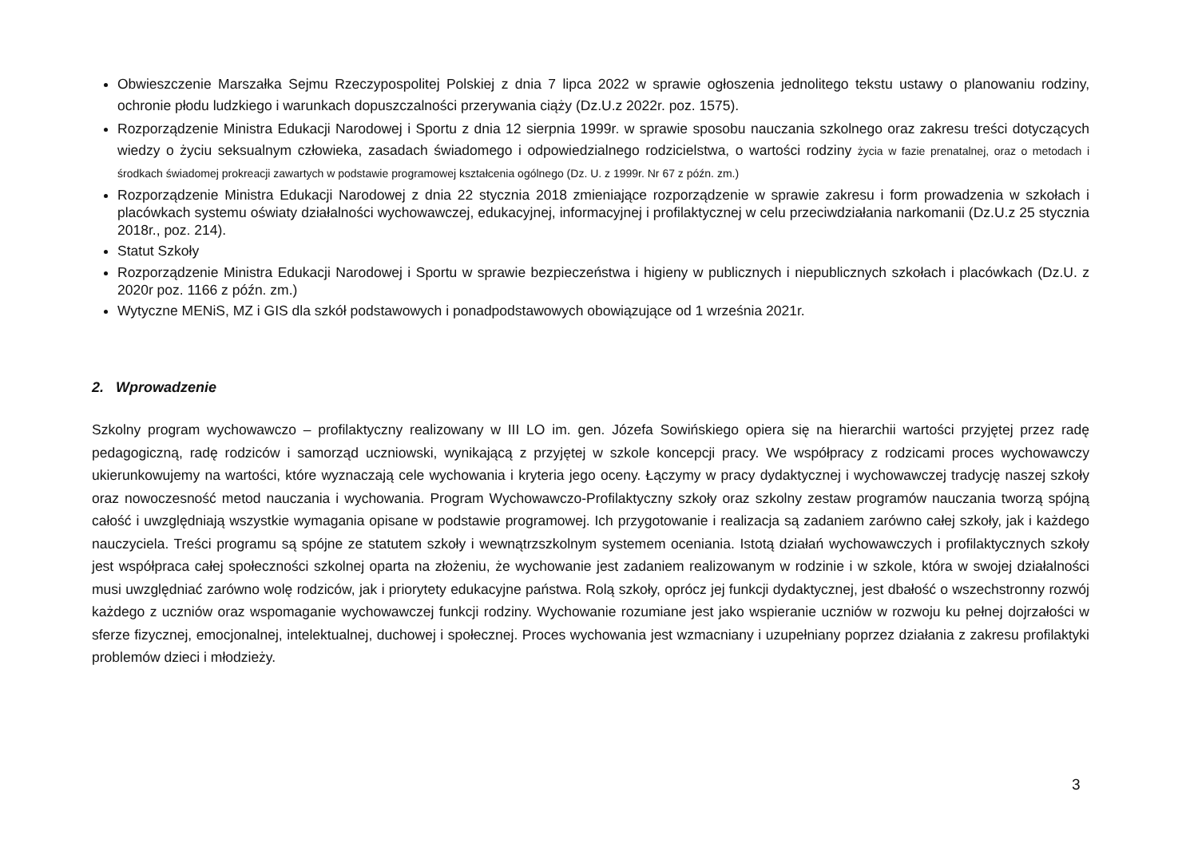Obwieszczenie Marszałka Sejmu Rzeczypospolitej Polskiej z dnia 7 lipca 2022 w sprawie ogłoszenia jednolitego tekstu ustawy o planowaniu rodziny, ochronie płodu ludzkiego i warunkach dopuszczalności przerywania ciąży (Dz.U.z 2022r. poz. 1575).
Rozporządzenie Ministra Edukacji Narodowej i Sportu z dnia 12 sierpnia 1999r. w sprawie sposobu nauczania szkolnego oraz zakresu treści dotyczących wiedzy o życiu seksualnym człowieka, zasadach świadomego i odpowiedzialnego rodzicielstwa, o wartości rodziny życia w fazie prenatalnej, oraz o metodach i środkach świadomej prokreacji zawartych w podstawie programowej kształcenia ogólnego (Dz. U. z 1999r. Nr 67 z późn. zm.)
Rozporządzenie Ministra Edukacji Narodowej z dnia 22 stycznia 2018 zmieniające rozporządzenie w sprawie zakresu i form prowadzenia w szkołach i placówkach systemu oświaty działalności wychowawczej, edukacyjnej, informacyjnej i profilaktycznej w celu przeciwdziałania narkomanii (Dz.U.z 25 stycznia 2018r., poz. 214).
Statut Szkoły
Rozporządzenie Ministra Edukacji Narodowej i Sportu w sprawie bezpieczeństwa i higieny w publicznych i niepublicznych szkołach i placówkach (Dz.U. z 2020r poz. 1166 z późn. zm.)
Wytyczne MENiS, MZ i GIS dla szkół podstawowych i ponadpodstawowych obowiązujące od 1 września 2021r.
2. Wprowadzenie
Szkolny program wychowawczo – profilaktyczny realizowany w III LO im. gen. Józefa Sowińskiego opiera się na hierarchii wartości przyjętej przez radę pedagogiczną, radę rodziców i samorząd uczniowski, wynikającą z przyjętej w szkole koncepcji pracy. We współpracy z rodzicami proces wychowawczy ukierunkowujemy na wartości, które wyznaczają cele wychowania i kryteria jego oceny. Łączymy w pracy dydaktycznej i wychowawczej tradycję naszej szkoły oraz nowoczesność metod nauczania i wychowania. Program Wychowawczo-Profilaktyczny szkoły oraz szkolny zestaw programów nauczania tworzą spójną całość i uwzględniają wszystkie wymagania opisane w podstawie programowej. Ich przygotowanie i realizacja są zadaniem zarówno całej szkoły, jak i każdego nauczyciela. Treści programu są spójne ze statutem szkoły i wewnątrzszkolnym systemem oceniania. Istotą działań wychowawczych i profilaktycznych szkoły jest współpraca całej społeczności szkolnej oparta na złożeniu, że wychowanie jest zadaniem realizowanym w rodzinie i w szkole, która w swojej działalności musi uwzględniać zarówno wolę rodziców, jak i priorytety edukacyjne państwa. Rolą szkoły, oprócz jej funkcji dydaktycznej, jest dbałość o wszechstronny rozwój każdego z uczniów oraz wspomaganie wychowawczej funkcji rodziny. Wychowanie rozumiane jest jako wspieranie uczniów w rozwoju ku pełnej dojrzałości w sferze fizycznej, emocjonalnej, intelektualnej, duchowej i społecznej. Proces wychowania jest wzmacniany i uzupełniany poprzez działania z zakresu profilaktyki problemów dzieci i młodzieży.
3